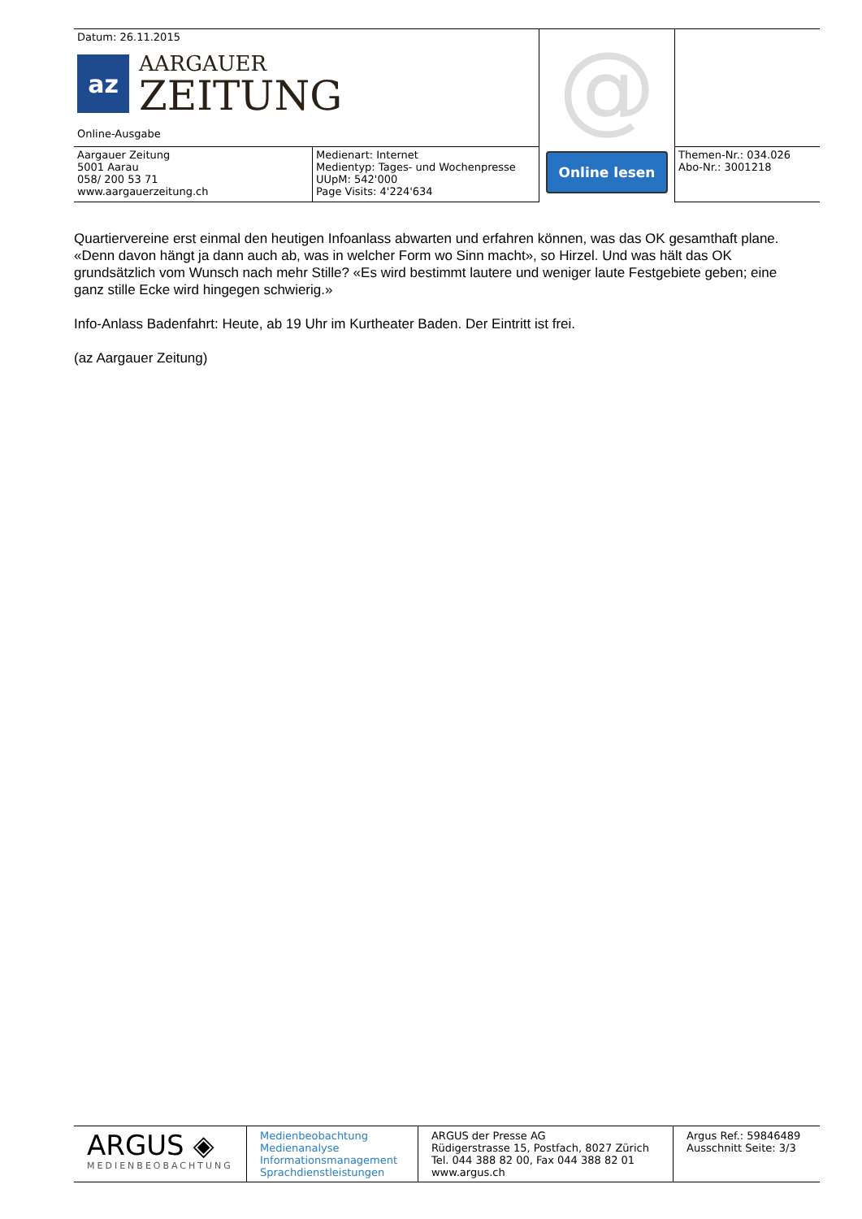| Datum: 26.11.2015 az AARGAUER ZEITUNG Online-Ausgabe | | @ Online lesen | |
| Aargauer Zeitung 5001 Aarau 058/ 200 53 71 www.aargauerzeitung.ch | Medienart: Internet Medientyp: Tages- und Wochenpresse UUpM: 542'000 Page Visits: 4'224'634 | | Themen-Nr.: 034.026 Abo-Nr.: 3001218 |
Quartiervereine erst einmal den heutigen Infoanlass abwarten und erfahren können, was das OK gesamthaft plane. «Denn davon hängt ja dann auch ab, was in welcher Form wo Sinn macht», so Hirzel. Und was hält das OK grundsätzlich vom Wunsch nach mehr Stille? «Es wird bestimmt lautere und weniger laute Festgebiete geben; eine ganz stille Ecke wird hingegen schwierig.»
Info-Anlass Badenfahrt: Heute, ab 19 Uhr im Kurtheater Baden. Der Eintritt ist frei.
(az Aargauer Zeitung)
| ARGUS ◈ MEDIENBEOBACHTUNG | Medienbeobachtung Medienanalyse Informationsmanagement Sprachdienstleistungen | ARGUS der Presse AG Rüdigerstrasse 15, Postfach, 8027 Zürich Tel. 044 388 82 00, Fax 044 388 82 01 www.argus.ch | Argus Ref.: 59846489 Ausschnitt Seite: 3/3 |